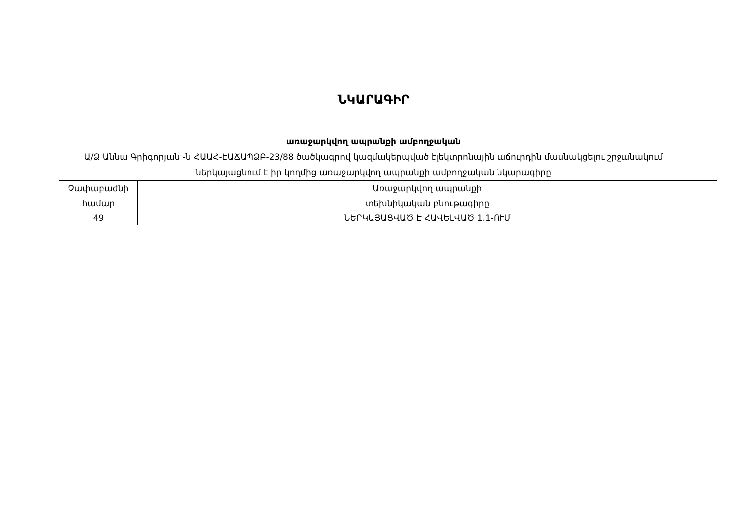ՆԿԱՐԱԳԻՐ
առաջարկվող ապրանքի ամբողջական
Ա/Ձ Աննա Գրիգորյան -ն ՀԱԱՀ-ԷԱՃԱՊՁԲ-23/88 ծածկագրով կազմակերպված էլեկտրոնային աճուրդին մասնակցելու շրջանակում ներկայացնում է իր կողմից առաջարկվող ապրանքի ամբողջական նկարագիրը
| Չափաբաժնի համար | Առաջարկվող ապրանքի |
| | տեխնիկական բնութագիրը |
| 49 | ՆԵՐԿԱՅԱՑՎԱԾ Է ՀԱՎԵԼՎԱԾ 1.1-ՈՒՄ |